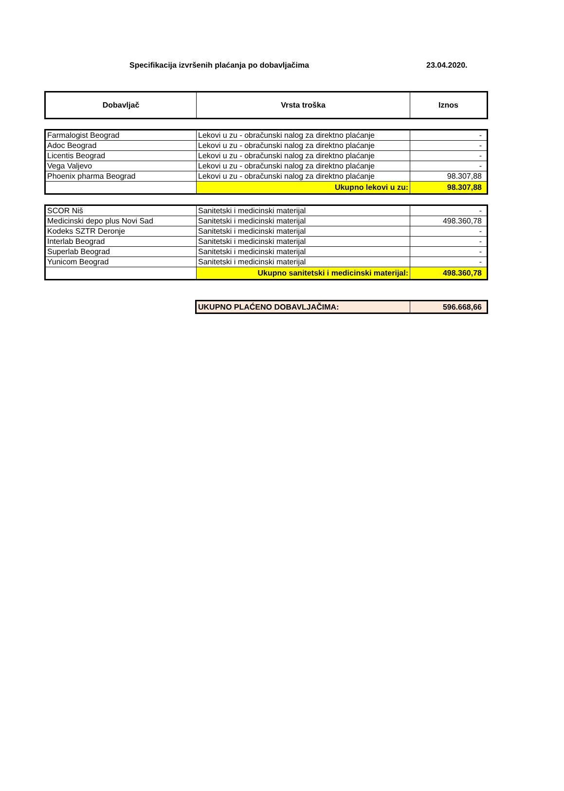Specifikacija izvršenih plaćanja po dobavljačima 23.04.2020.
| Dobavljač | Vrsta troška | Iznos |
| --- | --- | --- |
| Farmalogist Beograd | Lekovi u zu - obračunski nalog za direktno plaćanje | - |
| Adoc Beograd | Lekovi u zu - obračunski nalog za direktno plaćanje | - |
| Licentis Beograd | Lekovi u zu - obračunski nalog za direktno plaćanje | - |
| Vega Valjevo | Lekovi u zu - obračunski nalog za direktno plaćanje | - |
| Phoenix pharma Beograd | Lekovi u zu - obračunski nalog za direktno plaćanje | 98.307,88 |
| | Ukupno lekovi u zu: | 98.307,88 |
| SCOR Niš | Sanitetski i medicinski materijal | - |
| Medicinski depo plus Novi Sad | Sanitetski i medicinski materijal | 498.360,78 |
| Kodeks SZTR Deronje | Sanitetski i medicinski materijal | - |
| Interlab Beograd | Sanitetski i medicinski materijal | - |
| Superlab Beograd | Sanitetski i medicinski materijal | - |
| Yunicom Beograd | Sanitetski i medicinski materijal | - |
| | Ukupno sanitetski i medicinski materijal: | 498.360,78 |
| UKUPNO PLAĆENO DOBAVLJAČIMA: | 596.668,66 |